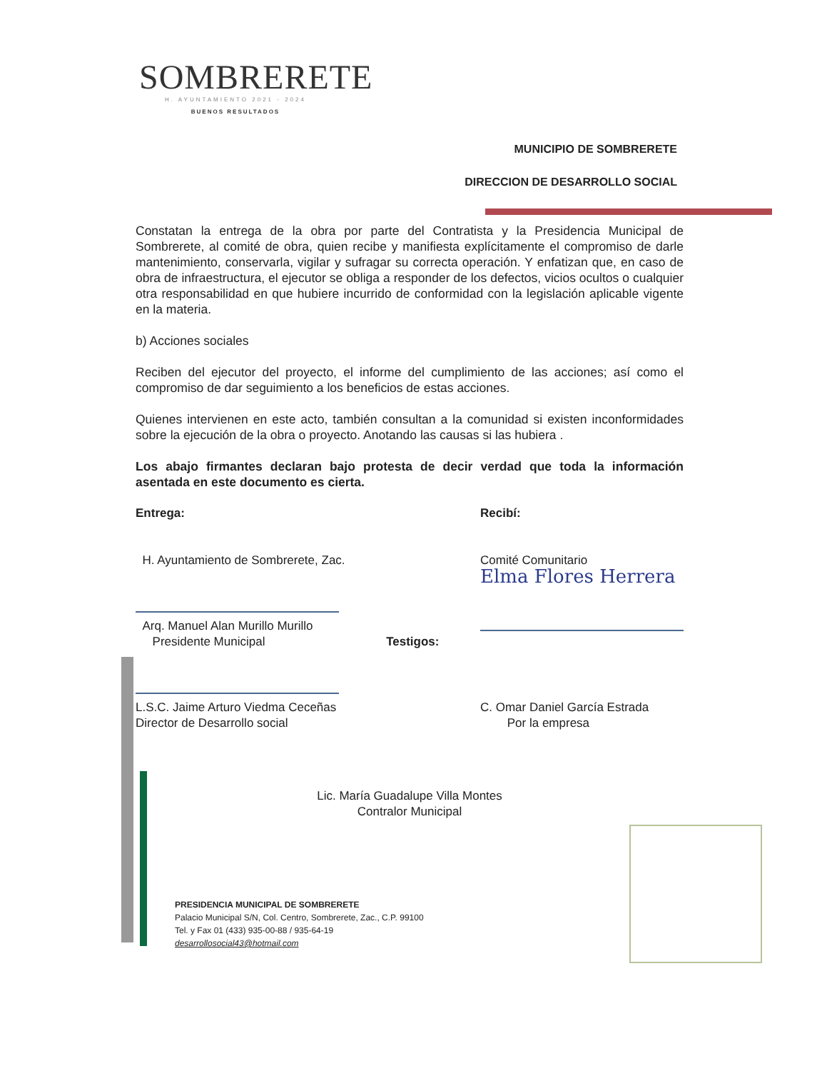SOMBRERETE
H. AYUNTAMIENTO 2021 - 2024
BUENOS RESULTADOS
MUNICIPIO DE SOMBRERETE
DIRECCION DE DESARROLLO SOCIAL
Constatan la entrega de la obra por parte del Contratista y la Presidencia Municipal de Sombrerete, al comité de obra, quien recibe y manifiesta explícitamente el compromiso de darle mantenimiento, conservarla, vigilar y sufragar su correcta operación. Y enfatizan que, en caso de obra de infraestructura, el ejecutor se obliga a responder de los defectos, vicios ocultos o cualquier otra responsabilidad en que hubiere incurrido de conformidad con la legislación aplicable vigente en la materia.
b) Acciones sociales
Reciben del ejecutor del proyecto, el informe del cumplimiento de las acciones; así como el compromiso de dar seguimiento a los beneficios de estas acciones.
Quienes intervienen en este acto, también consultan a la comunidad si existen inconformidades sobre la ejecución de la obra o proyecto. Anotando las causas si las hubiera .
Los abajo firmantes declaran bajo protesta de decir verdad que toda la información asentada en este documento es cierta.
Entrega:
H. Ayuntamiento de Sombrerete, Zac.
Arq. Manuel Alan Murillo Murillo
Presidente Municipal
L.S.C. Jaime Arturo Viedma Ceceñas
Director de Desarrollo social
Testigos:
Recibí:
Comité Comunitario
Elma Flores Herrera
C. Omar Daniel García Estrada
Por la empresa
Lic. María Guadalupe Villa Montes
Contralor Municipal
PRESIDENCIA MUNICIPAL DE SOMBRERETE
Palacio Municipal S/N, Col. Centro, Sombrerete, Zac., C.P. 99100
Tel. y Fax 01 (433) 935-00-88 / 935-64-19
desarrollosocial43@hotmail.com